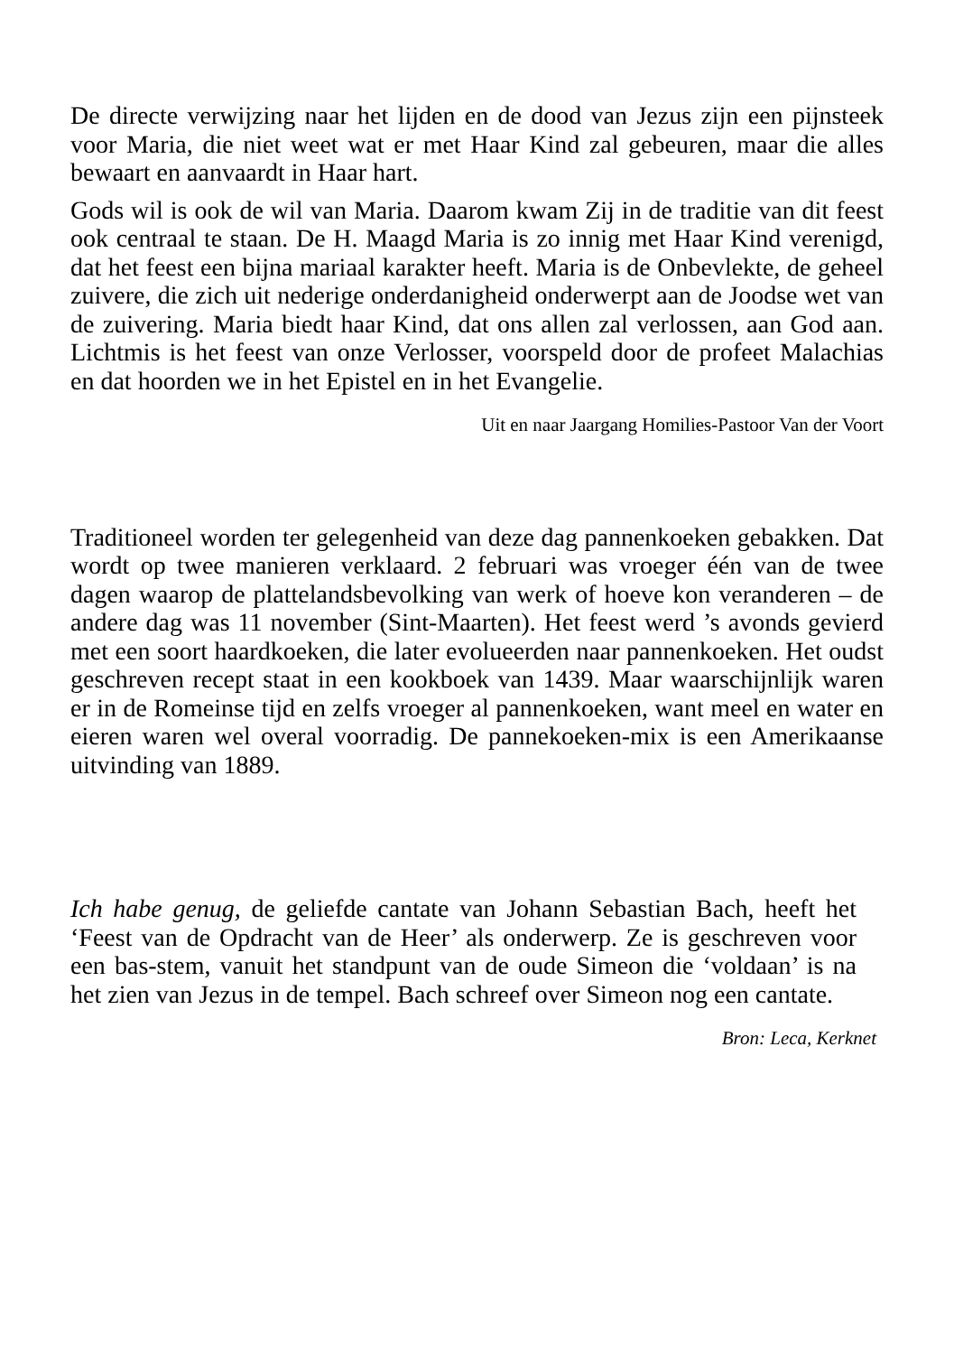De directe verwijzing naar het lijden en de dood van Jezus zijn een pijnsteek voor Maria, die niet weet wat er met Haar Kind zal gebeuren, maar die alles bewaart en aanvaardt in Haar hart.
Gods wil is ook de wil van Maria. Daarom kwam Zij in de traditie van dit feest ook centraal te staan. De H. Maagd Maria is zo innig met Haar Kind verenigd, dat het feest een bijna mariaal karakter heeft. Maria is de Onbevlekte, de geheel zuivere, die zich uit nederige onderdanigheid onderwerpt aan de Joodse wet van de zuivering. Maria biedt haar Kind, dat ons allen zal verlossen, aan God aan. Lichtmis is het feest van onze Verlosser, voorspeld door de profeet Malachias en dat hoorden we in het Epistel en in het Evangelie.
Uit en naar Jaargang Homilies-Pastoor Van der Voort
Traditioneel worden ter gelegenheid van deze dag pannenkoeken gebakken. Dat wordt op twee manieren verklaard. 2 februari was vroeger één van de twee dagen waarop de plattelandsbevolking van werk of hoeve kon veranderen – de andere dag was 11 november (Sint-Maarten). Het feest werd ’s avonds gevierd met een soort haardkoeken, die later evolueerden naar pannenkoeken. Het oudst geschreven recept staat in een kookboek van 1439. Maar waarschijnlijk waren er in de Romeinse tijd en zelfs vroeger al pannenkoeken, want meel en water en eieren waren wel overal voorradig. De pannekoeken-mix is een Amerikaanse uitvinding van 1889.
Ich habe genug, de geliefde cantate van Johann Sebastian Bach, heeft het ‘Feest van de Opdracht van de Heer’ als onderwerp. Ze is geschreven voor een bas-stem, vanuit het standpunt van de oude Simeon die ‘voldaan’ is na het zien van Jezus in de tempel. Bach schreef over Simeon nog een cantate.
Bron: Leca, Kerknet